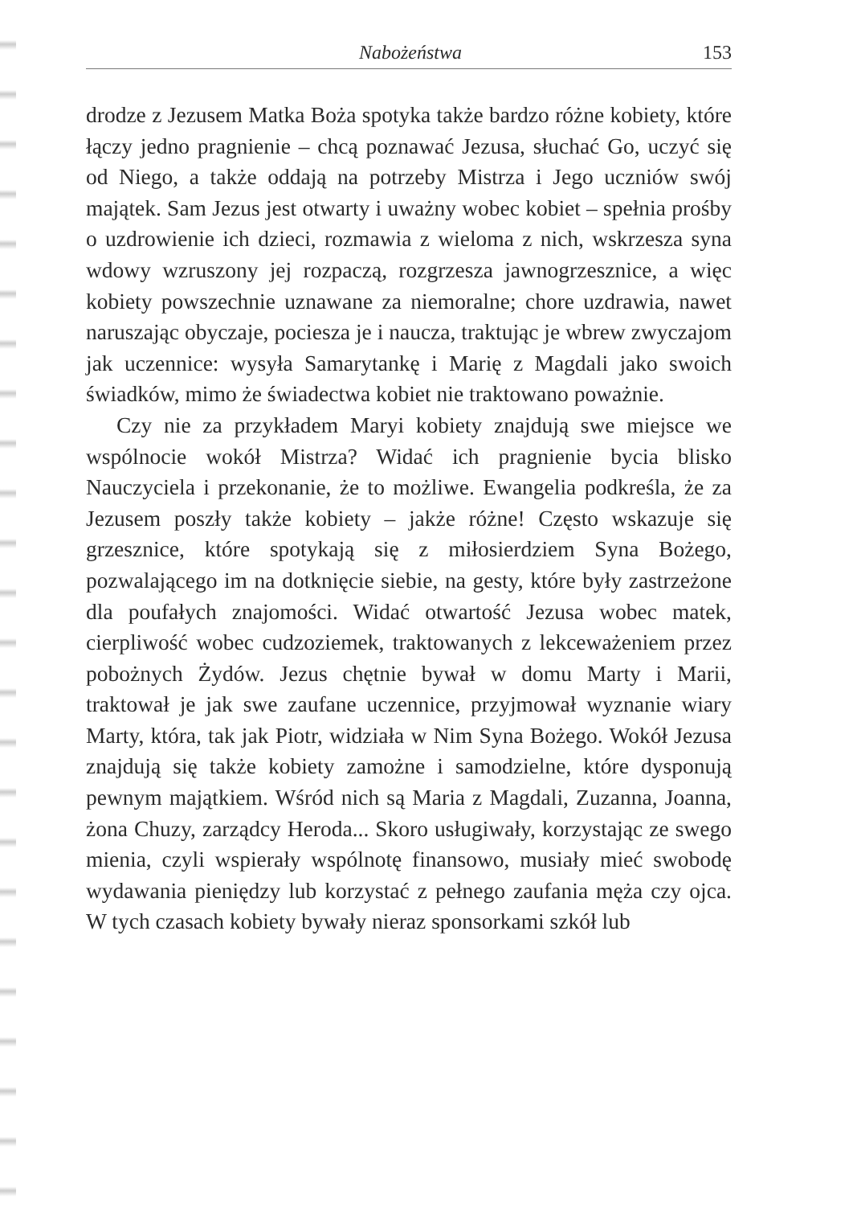Nabożeństwa 153
drodze z Jezusem Matka Boża spotyka także bardzo różne kobiety, które łączy jedno pragnienie – chcą poznawać Jezusa, słuchać Go, uczyć się od Niego, a także oddają na potrzeby Mistrza i Jego uczniów swój majątek. Sam Jezus jest otwarty i uważny wobec kobiet – spełnia prośby o uzdrowienie ich dzieci, rozmawia z wieloma z nich, wskrzesza syna wdowy wzruszony jej rozpaczą, rozgrzesza jawnogrzesznice, a więc kobiety powszechnie uznawane za niemoralne; chore uzdrawia, nawet naruszając obyczaje, pociesza je i naucza, traktując je wbrew zwyczajom jak uczennice: wysyła Samarytankę i Marię z Magdali jako swoich świadków, mimo że świadectwa kobiet nie traktowano poważnie.
Czy nie za przykładem Maryi kobiety znajdują swe miejsce we wspólnocie wokół Mistrza? Widać ich pragnienie bycia blisko Nauczyciela i przekonanie, że to możliwe. Ewangelia podkreśla, że za Jezusem poszły także kobiety – jakże różne! Często wskazuje się grzesznice, które spotykają się z miłosierdziem Syna Bożego, pozwalającego im na dotknięcie siebie, na gesty, które były zastrzeżone dla poufałych znajomości. Widać otwartość Jezusa wobec matek, cierpliwość wobec cudzoziemek, traktowanych z lekceważeniem przez pobożnych Żydów. Jezus chętnie bywał w domu Marty i Marii, traktował je jak swe zaufane uczennice, przyjmował wyznanie wiary Marty, która, tak jak Piotr, widziała w Nim Syna Bożego. Wokół Jezusa znajdują się także kobiety zamożne i samodzielne, które dysponują pewnym majątkiem. Wśród nich są Maria z Magdali, Zuzanna, Joanna, żona Chuzy, zarządcy Heroda... Skoro usługiwały, korzystając ze swego mienia, czyli wspierały wspólnotę finansowo, musiały mieć swobodę wydawania pieniędzy lub korzystać z pełnego zaufania męża czy ojca. W tych czasach kobiety bywały nieraz sponsorkami szkół lub